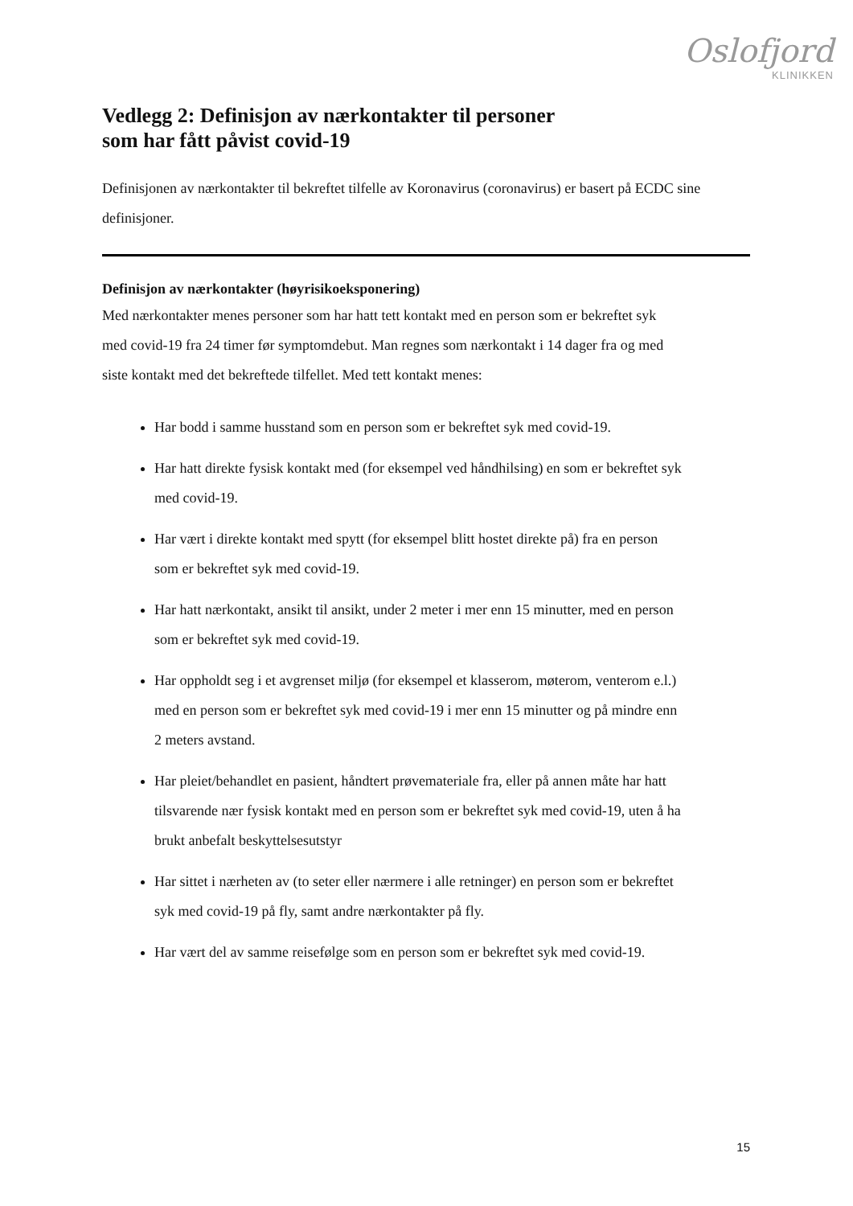Oslofjord
KLINIKKEN
Vedlegg 2: Definisjon av nærkontakter til personer
som har fått påvist covid-19
Definisjonen av nærkontakter til bekreftet tilfelle av Koronavirus (coronavirus) er basert på ECDC sine definisjoner.
Definisjon av nærkontakter (høyrisikoeksponering)
Med nærkontakter menes personer som har hatt tett kontakt med en person som er bekreftet syk med covid-19 fra 24 timer før symptomdebut. Man regnes som nærkontakt i 14 dager fra og med siste kontakt med det bekreftede tilfellet. Med tett kontakt menes:
Har bodd i samme husstand som en person som er bekreftet syk med covid-19.
Har hatt direkte fysisk kontakt med (for eksempel ved håndhilsing) en som er bekreftet syk med covid-19.
Har vært i direkte kontakt med spytt (for eksempel blitt hostet direkte på) fra en person som er bekreftet syk med covid-19.
Har hatt nærkontakt, ansikt til ansikt, under 2 meter i mer enn 15 minutter, med en person som er bekreftet syk med covid-19.
Har oppholdt seg i et avgrenset miljø (for eksempel et klasserom, møterom, venterom e.l.) med en person som er bekreftet syk med covid-19 i mer enn 15 minutter og på mindre enn 2 meters avstand.
Har pleiet/behandlet en pasient, håndtert prøvemateriale fra, eller på annen måte har hatt tilsvarende nær fysisk kontakt med en person som er bekreftet syk med covid-19, uten å ha brukt anbefalt beskyttelsesutstyr
Har sittet i nærheten av (to seter eller nærmere i alle retninger) en person som er bekreftet syk med covid-19 på fly, samt andre nærkontakter på fly.
Har vært del av samme reisefølge som en person som er bekreftet syk med covid-19.
15